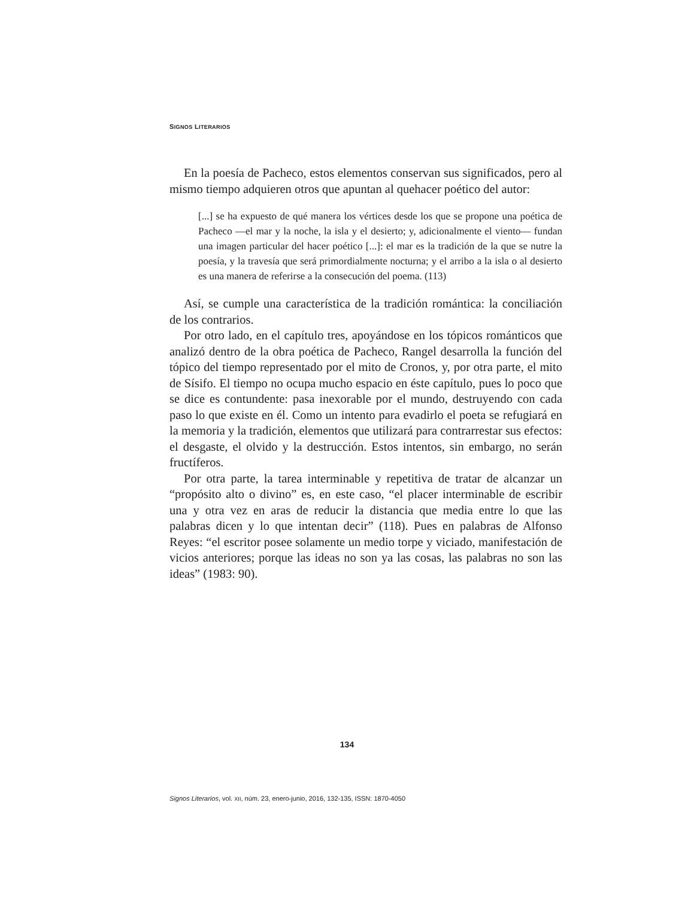SIGNOS LITERARIOS
En la poesía de Pacheco, estos elementos conservan sus significados, pero al mismo tiempo adquieren otros que apuntan al quehacer poético del autor:
[...] se ha expuesto de qué manera los vértices desde los que se propone una poética de Pacheco —el mar y la noche, la isla y el desierto; y, adicionalmente el viento— fundan una imagen particular del hacer poético [...]: el mar es la tradición de la que se nutre la poesía, y la travesía que será primordialmente nocturna; y el arribo a la isla o al desierto es una manera de referirse a la consecución del poema. (113)
Así, se cumple una característica de la tradición romántica: la conciliación de los contrarios.
Por otro lado, en el capítulo tres, apoyándose en los tópicos románticos que analizó dentro de la obra poética de Pacheco, Rangel desarrolla la función del tópico del tiempo representado por el mito de Cronos, y, por otra parte, el mito de Sísifo. El tiempo no ocupa mucho espacio en éste capítulo, pues lo poco que se dice es contundente: pasa inexorable por el mundo, destruyendo con cada paso lo que existe en él. Como un intento para evadirlo el poeta se refugiará en la memoria y la tradición, elementos que utilizará para contrarrestar sus efectos: el desgaste, el olvido y la destrucción. Estos intentos, sin embargo, no serán fructíferos.
Por otra parte, la tarea interminable y repetitiva de tratar de alcanzar un “propósito alto o divino” es, en este caso, “el placer interminable de escribir una y otra vez en aras de reducir la distancia que media entre lo que las palabras dicen y lo que intentan decir” (118). Pues en palabras de Alfonso Reyes: “el escritor posee solamente un medio torpe y viciado, manifestación de vicios anteriores; porque las ideas no son ya las cosas, las palabras no son las ideas” (1983: 90).
134
Signos Literarios, vol. XII, núm. 23, enero-junio, 2016, 132-135, ISSN: 1870-4050